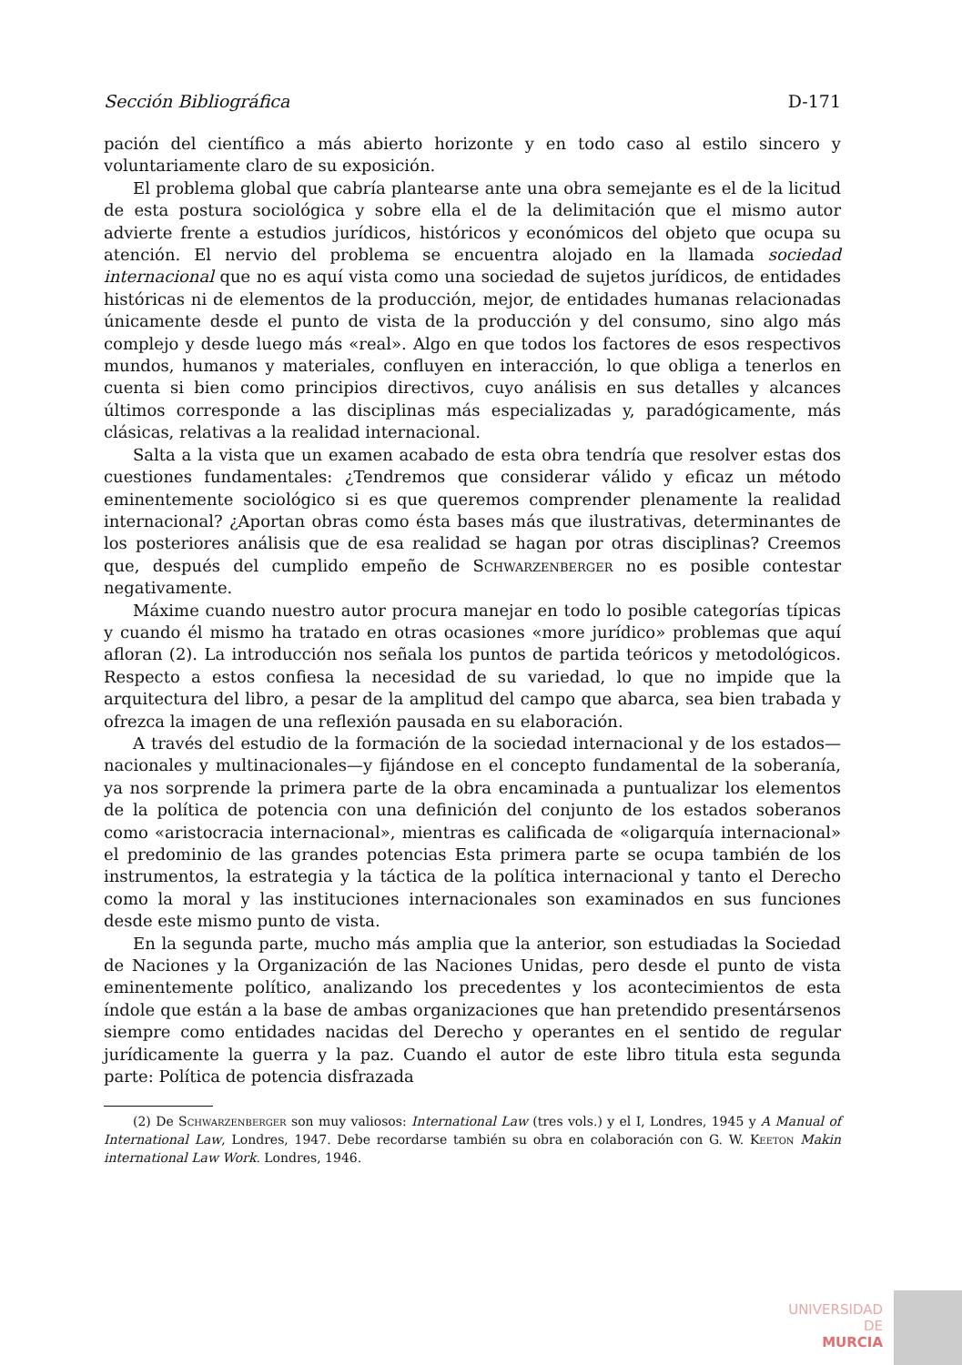Sección Bibliográfica D-171
pación del científico a más abierto horizonte y en todo caso al estilo sincero y voluntariamente claro de su exposición.
El problema global que cabría plantearse ante una obra semejante es el de la licitud de esta postura sociológica y sobre ella el de la delimitación que el mismo autor advierte frente a estudios jurídicos, históricos y económicos del objeto que ocupa su atención. El nervio del problema se encuentra alojado en la llamada sociedad internacional que no es aquí vista como una sociedad de sujetos jurídicos, de entidades históricas ni de elementos de la producción, mejor, de entidades humanas relacionadas únicamente desde el punto de vista de la producción y del consumo, sino algo más complejo y desde luego más «real». Algo en que todos los factores de esos respectivos mundos, humanos y materiales, confluyen en interacción, lo que obliga a tenerlos en cuenta si bien como principios directivos, cuyo análisis en sus detalles y alcances últimos corresponde a las disciplinas más especializadas y, paradógicamente, más clásicas, relativas a la realidad internacional.
Salta a la vista que un examen acabado de esta obra tendría que resolver estas dos cuestiones fundamentales: ¿Tendremos que considerar válido y eficaz un método eminentemente sociológico si es que queremos comprender plenamente la realidad internacional? ¿Aportan obras como ésta bases más que ilustrativas, determinantes de los posteriores análisis que de esa realidad se hagan por otras disciplinas? Creemos que, después del cumplido empeño de Schwarzenberger no es posible contestar negativamente.
Máxime cuando nuestro autor procura manejar en todo lo posible categorías típicas y cuando él mismo ha tratado en otras ocasiones «more jurídico» problemas que aquí afloran (2). La introducción nos señala los puntos de partida teóricos y metodológicos. Respecto a estos confiesa la necesidad de su variedad, lo que no impide que la arquitectura del libro, a pesar de la amplitud del campo que abarca, sea bien trabada y ofrezca la imagen de una reflexión pausada en su elaboración.
A través del estudio de la formación de la sociedad internacional y de los estados—nacionales y multinacionales—y fijándose en el concepto fundamental de la soberanía, ya nos sorprende la primera parte de la obra encaminada a puntualizar los elementos de la política de potencia con una definición del conjunto de los estados soberanos como «aristocracia internacional», mientras es calificada de «oligarquía internacional» el predominio de las grandes potencias Esta primera parte se ocupa también de los instrumentos, la estrategia y la táctica de la política internacional y tanto el Derecho como la moral y las instituciones internacionales son examinados en sus funciones desde este mismo punto de vista.
En la segunda parte, mucho más amplia que la anterior, son estudiadas la Sociedad de Naciones y la Organización de las Naciones Unidas, pero desde el punto de vista eminentemente político, analizando los precedentes y los acontecimientos de esta índole que están a la base de ambas organizaciones que han pretendido presentársenos siempre como entidades nacidas del Derecho y operantes en el sentido de regular jurídicamente la guerra y la paz. Cuando el autor de este libro titula esta segunda parte: Política de potencia disfrazada
(2) De Schwarzenberger son muy valiosos: International Law (tres vols.) y el I, Londres, 1945 y A Manual of International Law, Londres, 1947. Debe recordarse también su obra en colaboración con G. W. Keeton Makin international Law Work. Londres, 1946.
UNIVERSIDAD DE
MURCIA